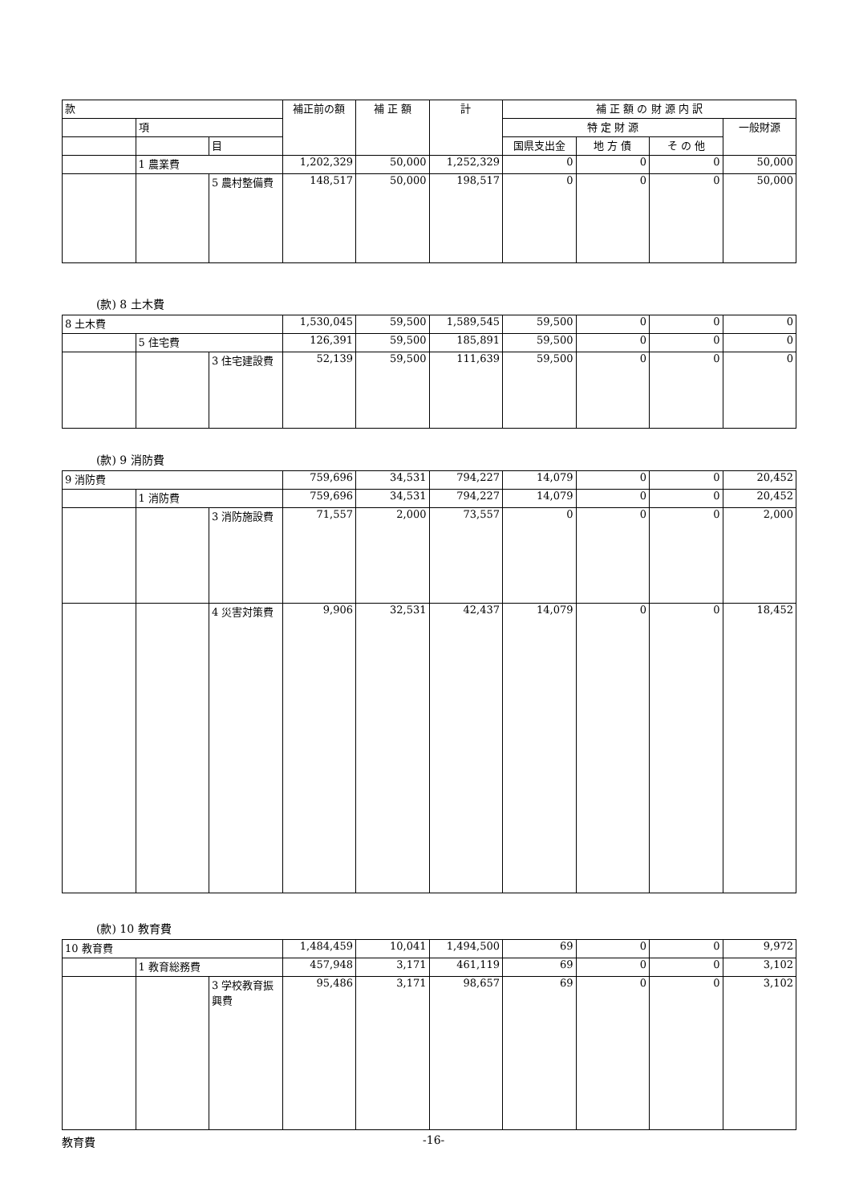| 款 | | | 補正前の額 | 補 正 額 | 計 | 補 正 額 の 財 源 内 訳 | | | |
| --- | --- | --- | --- | --- | --- | --- | --- | --- | --- |
| | 項 | | | | | 特 定 財 源 | | | 一般財源 |
| | | 目 | | | | 国県支出金 | 地 方 債 | そ の 他 | |
| | 1 農業費 | | 1,202,329 | 50,000 | 1,252,329 | 0 | 0 | 0 | 50,000 |
| | | 5 農村整備費 | 148,517 | 50,000 | 198,517 | 0 | 0 | 0 | 50,000 |
(款) 8 土木費
| 8 土木費 | | | 1,530,045 | 59,500 | 1,589,545 | 59,500 | 0 | 0 | 0 |
| | 5 住宅費 | | 126,391 | 59,500 | 185,891 | 59,500 | 0 | 0 | 0 |
| | | 3 住宅建設費 | 52,139 | 59,500 | 111,639 | 59,500 | 0 | 0 | 0 |
(款) 9 消防費
| 9 消防費 | | | 759,696 | 34,531 | 794,227 | 14,079 | 0 | 0 | 20,452 |
| | 1 消防費 | | 759,696 | 34,531 | 794,227 | 14,079 | 0 | 0 | 20,452 |
| | | 3 消防施設費 | 71,557 | 2,000 | 73,557 | 0 | 0 | 0 | 2,000 |
| | | 4 災害対策費 | 9,906 | 32,531 | 42,437 | 14,079 | 0 | 0 | 18,452 |
(款) 10 教育費
| 10 教育費 | | | 1,484,459 | 10,041 | 1,494,500 | 69 | 0 | 0 | 9,972 |
| | 1 教育総務費 | | 457,948 | 3,171 | 461,119 | 69 | 0 | 0 | 3,102 |
| | | 3 学校教育振興費 | 95,486 | 3,171 | 98,657 | 69 | 0 | 0 | 3,102 |
教育費 -16-